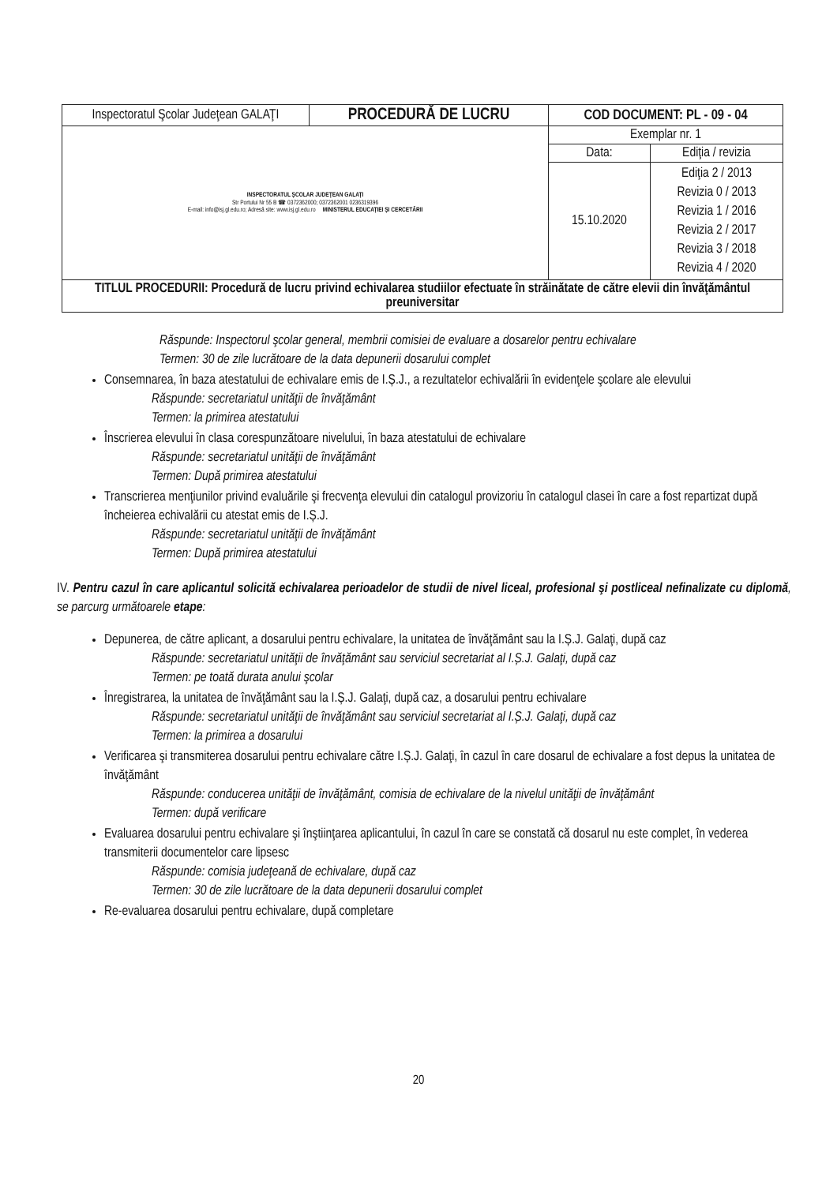| Inspectoratul Şcolar Judeţean GALAŢI | PROCEDURĂ DE LUCRU | COD DOCUMENT: PL - 09 - 04 | |
| INSPECTORATUL ŞCOLAR JUDEŢEAN GALAŢI Str Portului Nr 55 B ☎ 0372362000; 0372362001 0236319396 E-mail: info@isj.gl.edu.ro; Adresă site: www.isj.gl.edu.ro MINISTERUL EDUCAŢIEI ŞI CERCETĂRII | | Exemplar nr. 1 | |
| | | Data: | Ediţia / revizia |
| | | 15.10.2020 | Ediţia 2 / 2013 Revizia 0 / 2013 Revizia 1 / 2016 Revizia 2 / 2017 Revizia 3 / 2018 Revizia 4 / 2020 |
| TITLUL PROCEDURII: Procedură de lucru privind echivalarea studiilor efectuate în străinătate de către elevii din învăţământul preuniversitar | | | |
Răspunde: Inspectorul şcolar general, membrii comisiei de evaluare a dosarelor pentru echivalare
Termen: 30 de zile lucrătoare de la data depunerii dosarului complet
Consemnarea, în baza atestatului de echivalare emis de I.Ș.J., a rezultatelor echivalării în evidenţele şcolare ale elevului
Răspunde: secretariatul unităţii de învăţământ
Termen: la primirea atestatului
Înscrierea elevului în clasa corespunzătoare nivelului, în baza atestatului de echivalare
Răspunde: secretariatul unităţii de învăţământ
Termen: După primirea atestatului
Transcrierea menţiunilor privind evaluările şi frecvenţa elevului din catalogul provizoriu în catalogul clasei în care a fost repartizat după încheierea echivalării cu atestat emis de I.Ș.J.
Răspunde: secretariatul unităţii de învăţământ
Termen: După primirea atestatului
IV. Pentru cazul în care aplicantul solicită echivalarea perioadelor de studii de nivel liceal, profesional şi postliceal nefinalizate cu diplomă, se parcurg următoarele etape:
Depunerea, de către aplicant, a dosarului pentru echivalare, la unitatea de învăţământ sau la I.Ș.J. Galaţi, după caz
Răspunde: secretariatul unităţii de învăţământ sau serviciul secretariat al I.Ș.J. Galaţi, după caz
Termen: pe toată durata anului şcolar
Înregistrarea, la unitatea de învăţământ sau la I.Ș.J. Galaţi, după caz, a dosarului pentru echivalare
Răspunde: secretariatul unităţii de învăţământ sau serviciul secretariat al I.Ș.J. Galaţi, după caz
Termen: la primirea a dosarului
Verificarea şi transmiterea dosarului pentru echivalare către I.Ș.J. Galaţi, în cazul în care dosarul de echivalare a fost depus la unitatea de învăţământ
Răspunde: conducerea unităţii de învăţământ, comisia de echivalare de la nivelul unităţii de învăţământ
Termen: după verificare
Evaluarea dosarului pentru echivalare şi înştiinţarea aplicantului, în cazul în care se constată că dosarul nu este complet, în vederea transmiterii documentelor care lipsesc
Răspunde: comisia judeţeană de echivalare, după caz
Termen: 30 de zile lucrătoare de la data depunerii dosarului complet
Re-evaluarea dosarului pentru echivalare, după completare
20